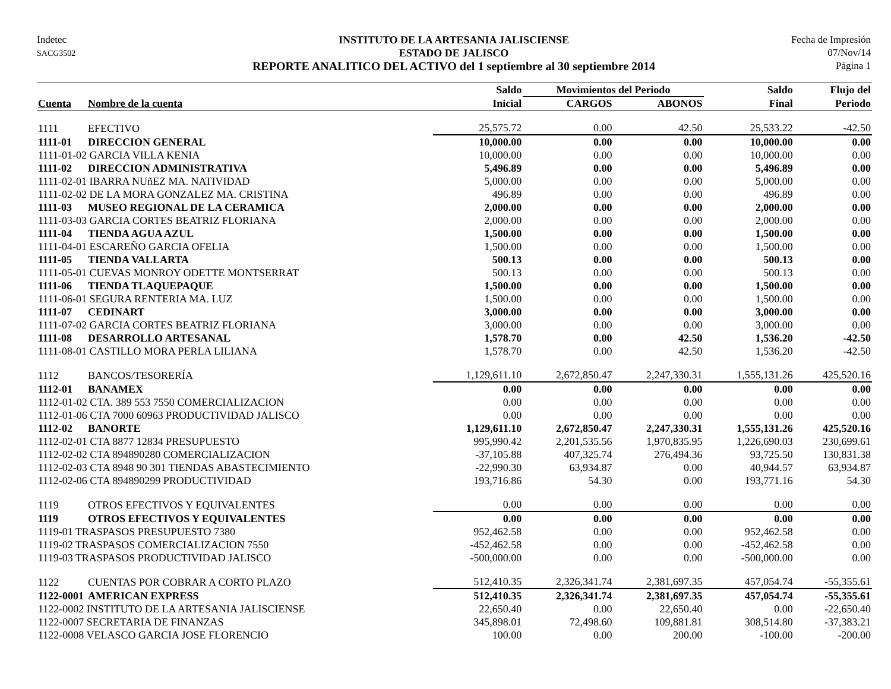Indetec
SACG3502
INSTITUTO DE LA ARTESANIA JALISCIENSE
ESTADO DE JALISCO
REPORTE ANALITICO DEL ACTIVO del 1 septiembre al 30 septiembre 2014
Fecha de Impresión
07/Nov/14
Página 1
| | | Saldo | Movimientos del Periodo | | Saldo | Flujo del |
| --- | --- | --- | --- | --- | --- | --- |
| Cuenta | Nombre de la cuenta | Inicial | CARGOS | ABONOS | Final | Periodo |
| 1111 | EFECTIVO | 25,575.72 | 0.00 | 42.50 | 25,533.22 | -42.50 |
| 1111-01 | DIRECCION GENERAL | 10,000.00 | 0.00 | 0.00 | 10,000.00 | 0.00 |
| 1111-01-02 GARCIA VILLA KENIA | | 10,000.00 | 0.00 | 0.00 | 10,000.00 | 0.00 |
| 1111-02 | DIRECCION ADMINISTRATIVA | 5,496.89 | 0.00 | 0.00 | 5,496.89 | 0.00 |
| 1111-02-01 IBARRA NUñEZ MA. NATIVIDAD | | 5,000.00 | 0.00 | 0.00 | 5,000.00 | 0.00 |
| 1111-02-02 DE LA MORA GONZALEZ MA. CRISTINA | | 496.89 | 0.00 | 0.00 | 496.89 | 0.00 |
| 1111-03 | MUSEO REGIONAL DE LA CERAMICA | 2,000.00 | 0.00 | 0.00 | 2,000.00 | 0.00 |
| 1111-03-03 GARCIA CORTES BEATRIZ FLORIANA | | 2,000.00 | 0.00 | 0.00 | 2,000.00 | 0.00 |
| 1111-04 | TIENDA AGUA AZUL | 1,500.00 | 0.00 | 0.00 | 1,500.00 | 0.00 |
| 1111-04-01 ESCAREÑO GARCIA OFELIA | | 1,500.00 | 0.00 | 0.00 | 1,500.00 | 0.00 |
| 1111-05 | TIENDA VALLARTA | 500.13 | 0.00 | 0.00 | 500.13 | 0.00 |
| 1111-05-01 CUEVAS MONROY ODETTE MONTSERRAT | | 500.13 | 0.00 | 0.00 | 500.13 | 0.00 |
| 1111-06 | TIENDA TLAQUEPAQUE | 1,500.00 | 0.00 | 0.00 | 1,500.00 | 0.00 |
| 1111-06-01 SEGURA RENTERIA MA. LUZ | | 1,500.00 | 0.00 | 0.00 | 1,500.00 | 0.00 |
| 1111-07 | CEDINART | 3,000.00 | 0.00 | 0.00 | 3,000.00 | 0.00 |
| 1111-07-02 GARCIA CORTES BEATRIZ FLORIANA | | 3,000.00 | 0.00 | 0.00 | 3,000.00 | 0.00 |
| 1111-08 | DESARROLLO ARTESANAL | 1,578.70 | 0.00 | 42.50 | 1,536.20 | -42.50 |
| 1111-08-01 CASTILLO MORA PERLA LILIANA | | 1,578.70 | 0.00 | 42.50 | 1,536.20 | -42.50 |
| 1112 | BANCOS/TESORERÍA | 1,129,611.10 | 2,672,850.47 | 2,247,330.31 | 1,555,131.26 | 425,520.16 |
| 1112-01 | BANAMEX | 0.00 | 0.00 | 0.00 | 0.00 | 0.00 |
| 1112-01-02 CTA. 389 553 7550 COMERCIALIZACION | | 0.00 | 0.00 | 0.00 | 0.00 | 0.00 |
| 1112-01-06 CTA 7000 60963 PRODUCTIVIDAD JALISCO | | 0.00 | 0.00 | 0.00 | 0.00 | 0.00 |
| 1112-02 | BANORTE | 1,129,611.10 | 2,672,850.47 | 2,247,330.31 | 1,555,131.26 | 425,520.16 |
| 1112-02-01 CTA 8877 12834 PRESUPUESTO | | 995,990.42 | 2,201,535.56 | 1,970,835.95 | 1,226,690.03 | 230,699.61 |
| 1112-02-02 CTA 894890280 COMERCIALIZACION | | -37,105.88 | 407,325.74 | 276,494.36 | 93,725.50 | 130,831.38 |
| 1112-02-03 CTA 8948 90 301 TIENDAS ABASTECIMIENTO | | -22,990.30 | 63,934.87 | 0.00 | 40,944.57 | 63,934.87 |
| 1112-02-06 CTA 894890299 PRODUCTIVIDAD | | 193,716.86 | 54.30 | 0.00 | 193,771.16 | 54.30 |
| 1119 | OTROS EFECTIVOS Y EQUIVALENTES | 0.00 | 0.00 | 0.00 | 0.00 | 0.00 |
| 1119 | OTROS EFECTIVOS Y EQUIVALENTES | 0.00 | 0.00 | 0.00 | 0.00 | 0.00 |
| 1119-01 TRASPASOS PRESUPUESTO 7380 | | 952,462.58 | 0.00 | 0.00 | 952,462.58 | 0.00 |
| 1119-02 TRASPASOS COMERCIALIZACION 7550 | | -452,462.58 | 0.00 | 0.00 | -452,462.58 | 0.00 |
| 1119-03 TRASPASOS PRODUCTIVIDAD JALISCO | | -500,000.00 | 0.00 | 0.00 | -500,000.00 | 0.00 |
| 1122 | CUENTAS POR COBRAR A CORTO PLAZO | 512,410.35 | 2,326,341.74 | 2,381,697.35 | 457,054.74 | -55,355.61 |
| 1122-0001 | AMERICAN EXPRESS | 512,410.35 | 2,326,341.74 | 2,381,697.35 | 457,054.74 | -55,355.61 |
| 1122-0002 INSTITUTO DE LA ARTESANIA JALISCIENSE | | 22,650.40 | 0.00 | 22,650.40 | 0.00 | -22,650.40 |
| 1122-0007 SECRETARIA DE FINANZAS | | 345,898.01 | 72,498.60 | 109,881.81 | 308,514.80 | -37,383.21 |
| 1122-0008 VELASCO GARCIA JOSE FLORENCIO | | 100.00 | 0.00 | 200.00 | -100.00 | -200.00 |